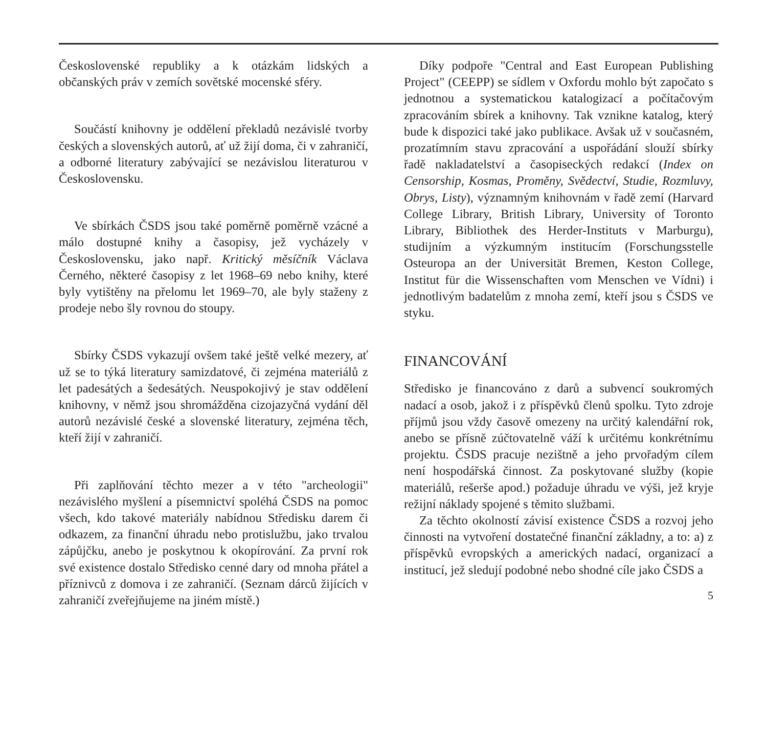Československé republiky a k otázkám lidských a občanských práv v zemích sovětské mocenské sféry.
Součástí knihovny je oddělení překladů nezávislé tvorby českých a slovenských autorů, ať už žijí doma, či v zahraničí, a odborné literatury zabývající se nezávislou literaturou v Československu.
Ve sbírkách ČSDS jsou také poměrně poměrně vzácné a málo dostupné knihy a časopisy, jež vycházely v Československu, jako např. Kritický měsíčník Václava Černého, některé časopisy z let 1968–69 nebo knihy, které byly vytištěny na přelomu let 1969–70, ale byly staženy z prodeje nebo šly rovnou do stoupy.
Sbírky ČSDS vykazují ovšem také ještě velké mezery, ať už se to týká literatury samizdatové, či zejména materiálů z let padesátých a šedesátých. Neuspokojivý je stav oddělení knihovny, v němž jsou shromážděna cizojazyčná vydání děl autorů nezávislé české a slovenské literatury, zejména těch, kteří žijí v zahraničí.
Při zaplňování těchto mezer a v této "archeologii" nezávislého myšlení a písemnictví spoléhá ČSDS na pomoc všech, kdo takové materiály nabídnou Středisku darem či odkazem, za finanční úhradu nebo protislužbu, jako trvalou zápůjčku, anebo je poskytnou k okopírování. Za první rok své existence dostalo Středisko cenné dary od mnoha přátel a příznivců z domova i ze zahraničí. (Seznam dárců žijících v zahraničí zveřejňujeme na jiném místě.)
Díky podpoře "Central and East European Publishing Project" (CEEPP) se sídlem v Oxfordu mohlo být započato s jednotnou a systematickou katalogizací a počítačovým zpracováním sbírek a knihovny. Tak vznikne katalog, který bude k dispozici také jako publikace. Avšak už v současném, prozatímním stavu zpracování a uspořádání slouží sbírky řadě nakladatelství a časopiseckých redakcí (Index on Censorship, Kosmas, Proměny, Svědectví, Studie, Rozmluvy, Obrys, Listy), významným knihovnám v řadě zemí (Harvard College Library, British Library, University of Toronto Library, Bibliothek des Herder-Instituts v Marburgu), studijním a výzkumným institucím (Forschungsstelle Osteuropa an der Universität Bremen, Keston College, Institut für die Wissenschaften vom Menschen ve Vídni) i jednotlivým badatelům z mnoha zemí, kteří jsou s ČSDS ve styku.
FINANCOVÁNÍ
Středisko je financováno z darů a subvencí soukromých nadací a osob, jakož i z příspěvků členů spolku. Tyto zdroje příjmů jsou vždy časově omezeny na určitý kalendářní rok, anebo se přísně zúčtovatelně váží k určitému konkrétnímu projektu. ČSDS pracuje nezištně a jeho prvořadým cílem není hospodářská činnost. Za poskytované služby (kopie materiálů, rešerše apod.) požaduje úhradu ve výši, jež kryje režijní náklady spojené s těmito službami.
Za těchto okolností závisí existence ČSDS a rozvoj jeho činnosti na vytvoření dostatečné finanční základny, a to: a) z příspěvků evropských a amerických nadací, organizací a institucí, jež sledují podobné nebo shodné cíle jako ČSDS a
5